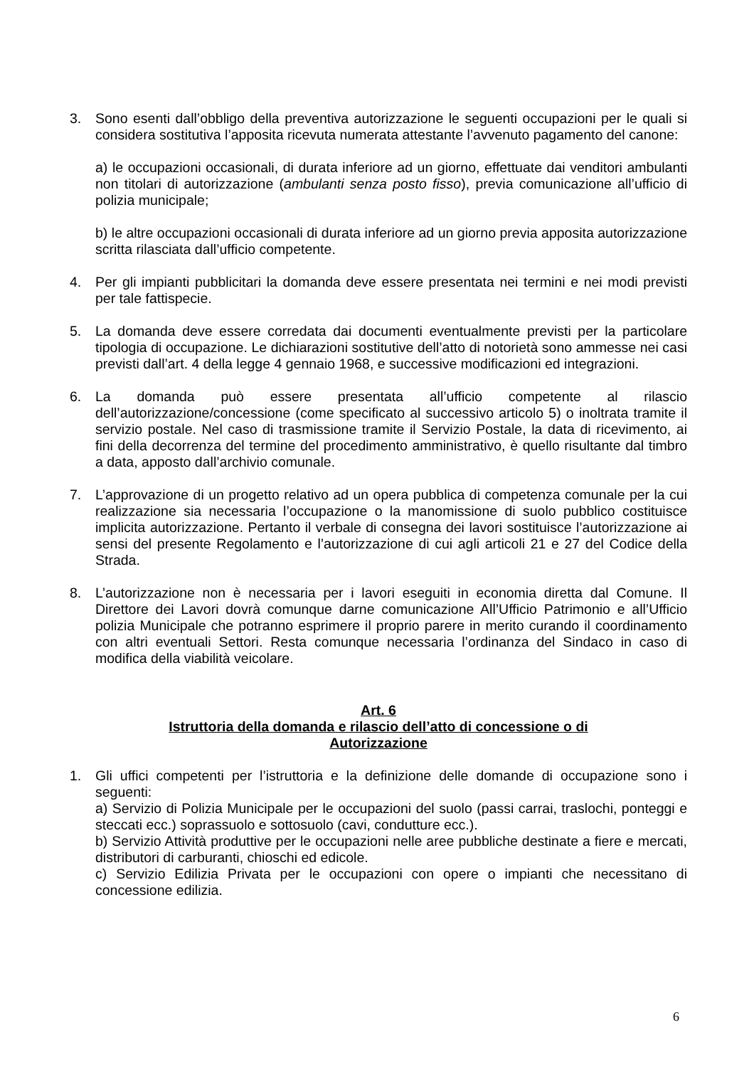3. Sono esenti dall’obbligo della preventiva autorizzazione le seguenti occupazioni per le quali si considera sostitutiva l’apposita ricevuta numerata attestante l’avvenuto pagamento del canone:
a) le occupazioni occasionali, di durata inferiore ad un giorno, effettuate dai venditori ambulanti non titolari di autorizzazione (ambulanti senza posto fisso), previa comunicazione all’ufficio di polizia municipale;
b) le altre occupazioni occasionali di durata inferiore ad un giorno previa apposita autorizzazione scritta rilasciata dall’ufficio competente.
4. Per gli impianti pubblicitari la domanda deve essere presentata nei termini e nei modi previsti per tale fattispecie.
5. La domanda deve essere corredata dai documenti eventualmente previsti per la particolare tipologia di occupazione. Le dichiarazioni sostitutive dell’atto di notorietà sono ammesse nei casi previsti dall’art. 4 della legge 4 gennaio 1968, e successive modificazioni ed integrazioni.
6. La domanda può essere presentata all’ufficio competente al rilascio dell’autorizzazione/concessione (come specificato al successivo articolo 5) o inoltrata tramite il servizio postale. Nel caso di trasmissione tramite il Servizio Postale, la data di ricevimento, ai fini della decorrenza del termine del procedimento amministrativo, è quello risultante dal timbro a data, apposto dall’archivio comunale.
7. L’approvazione di un progetto relativo ad un opera pubblica di competenza comunale per la cui realizzazione sia necessaria l’occupazione o la manomissione di suolo pubblico costituisce implicita autorizzazione. Pertanto il verbale di consegna dei lavori sostituisce l’autorizzazione ai sensi del presente Regolamento e l’autorizzazione di cui agli articoli 21 e 27 del Codice della Strada.
8. L’autorizzazione non è necessaria per i lavori eseguiti in economia diretta dal Comune. Il Direttore dei Lavori dovrà comunque darne comunicazione All’Ufficio Patrimonio e all’Ufficio polizia Municipale che potranno esprimere il proprio parere in merito curando il coordinamento con altri eventuali Settori. Resta comunque necessaria l’ordinanza del Sindaco in caso di modifica della viabilità veicolare.
Art. 6
Istruttoria della domanda e rilascio dell’atto di concessione o di
Autorizzazione
1. Gli uffici competenti per l’istruttoria e la definizione delle domande di occupazione sono i seguenti:
a) Servizio di Polizia Municipale per le occupazioni del suolo (passi carrai, traslochi, ponteggi e steccati ecc.) soprassuolo e sottosuolo (cavi, condutture ecc.).
b) Servizio Attività produttive per le occupazioni nelle aree pubbliche destinate a fiere e mercati, distributori di carburanti, chioschi ed edicole.
c) Servizio Edilizia Privata per le occupazioni con opere o impianti che necessitano di concessione edilizia.
6